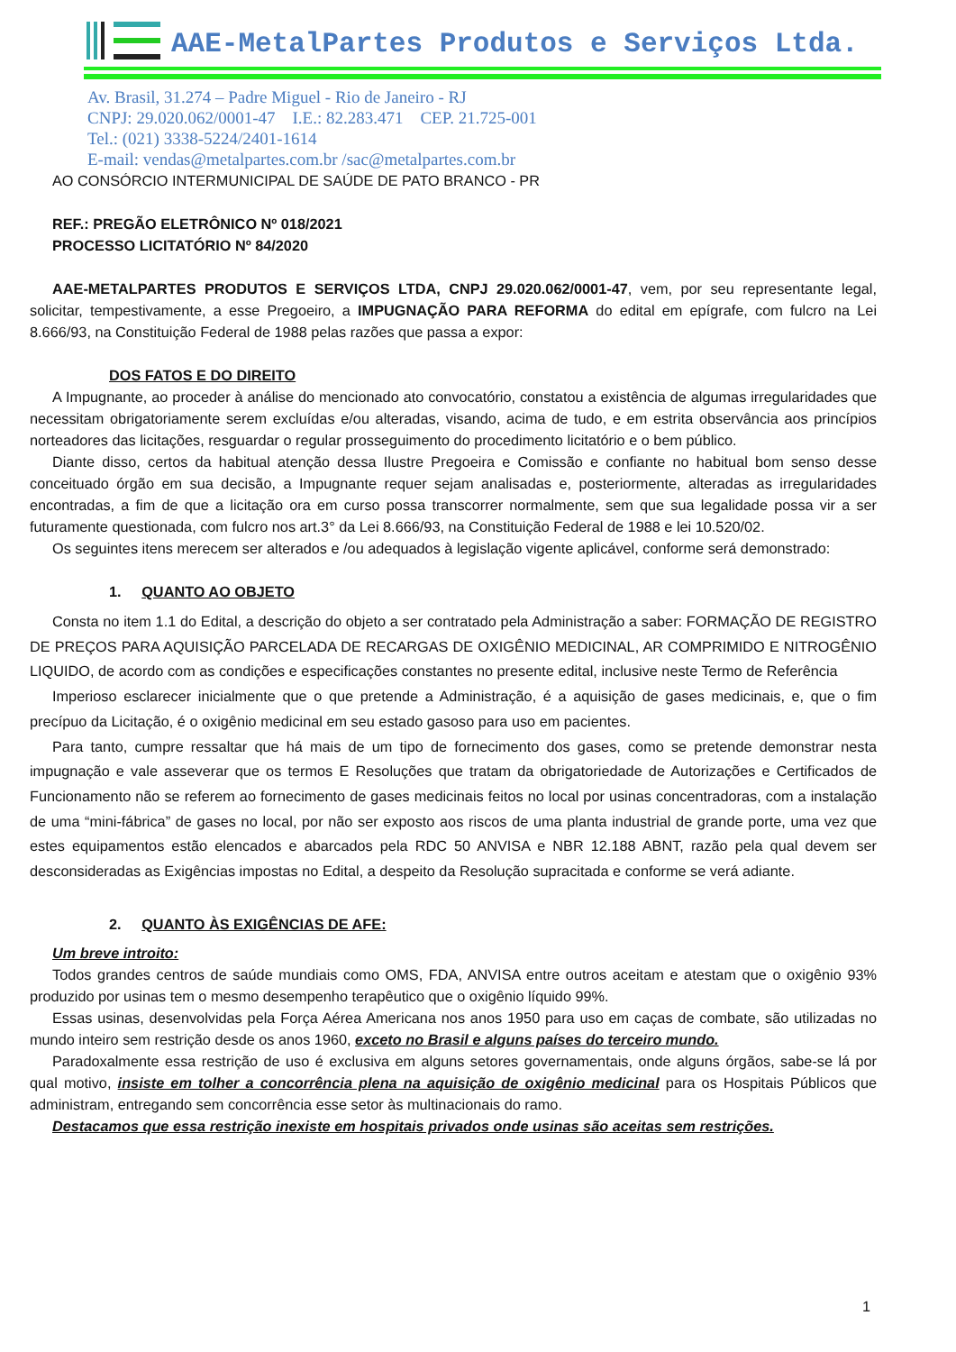AAE-MetalPartes Produtos e Serviços Ltda.
Av. Brasil, 31.274 – Padre Miguel - Rio de Janeiro - RJ
CNPJ: 29.020.062/0001-47 I.E.: 82.283.471 CEP. 21.725-001
Tel.: (021) 3338-5224/2401-1614
E-mail: vendas@metalpartes.com.br /sac@metalpartes.com.br
AO CONSÓRCIO INTERMUNICIPAL DE SAÚDE DE PATO BRANCO - PR
REF.: PREGÃO ELETRÔNICO Nº 018/2021
PROCESSO LICITATÓRIO Nº 84/2020
AAE-METALPARTES PRODUTOS E SERVIÇOS LTDA, CNPJ 29.020.062/0001-47, vem, por seu representante legal, solicitar, tempestivamente, a esse Pregoeiro, a IMPUGNAÇÃO PARA REFORMA do edital em epígrafe, com fulcro na Lei 8.666/93, na Constituição Federal de 1988 pelas razões que passa a expor:
DOS FATOS E DO DIREITO
A Impugnante, ao proceder à análise do mencionado ato convocatório, constatou a existência de algumas irregularidades que necessitam obrigatoriamente serem excluídas e/ou alteradas, visando, acima de tudo, e em estrita observância aos princípios norteadores das licitações, resguardar o regular prosseguimento do procedimento licitatório e o bem público.
Diante disso, certos da habitual atenção dessa Ilustre Pregoeira e Comissão e confiante no habitual bom senso desse conceituado órgão em sua decisão, a Impugnante requer sejam analisadas e, posteriormente, alteradas as irregularidades encontradas, a fim de que a licitação ora em curso possa transcorrer normalmente, sem que sua legalidade possa vir a ser futuramente questionada, com fulcro nos art.3° da Lei 8.666/93, na Constituição Federal de 1988 e lei 10.520/02.
Os seguintes itens merecem ser alterados e /ou adequados à legislação vigente aplicável, conforme será demonstrado:
1. QUANTO AO OBJETO
Consta no item 1.1 do Edital, a descrição do objeto a ser contratado pela Administração a saber: FORMAÇÃO DE REGISTRO DE PREÇOS PARA AQUISIÇÃO PARCELADA DE RECARGAS DE OXIGÊNIO MEDICINAL, AR COMPRIMIDO E NITROGÊNIO LIQUIDO, de acordo com as condições e especificações constantes no presente edital, inclusive neste Termo de Referência
Imperioso esclarecer inicialmente que o que pretende a Administração, é a aquisição de gases medicinais, e, que o fim precípuo da Licitação, é o oxigênio medicinal em seu estado gasoso para uso em pacientes.
Para tanto, cumpre ressaltar que há mais de um tipo de fornecimento dos gases, como se pretende demonstrar nesta impugnação e vale asseverar que os termos E Resoluções que tratam da obrigatoriedade de Autorizações e Certificados de Funcionamento não se referem ao fornecimento de gases medicinais feitos no local por usinas concentradoras, com a instalação de uma “mini-fábrica” de gases no local, por não ser exposto aos riscos de uma planta industrial de grande porte, uma vez que estes equipamentos estão elencados e abarcados pela RDC 50 ANVISA e NBR 12.188 ABNT, razão pela qual devem ser desconsideradas as Exigências impostas no Edital, a despeito da Resolução supracitada e conforme se verá adiante.
2. QUANTO ÀS EXIGÊNCIAS DE AFE:
Um breve introito:
Todos grandes centros de saúde mundiais como OMS, FDA, ANVISA entre outros aceitam e atestam que o oxigênio 93% produzido por usinas tem o mesmo desempenho terapêutico que o oxigênio líquido 99%.
Essas usinas, desenvolvidas pela Força Aérea Americana nos anos 1950 para uso em caças de combate, são utilizadas no mundo inteiro sem restrição desde os anos 1960, exceto no Brasil e alguns países do terceiro mundo.
Paradoxalmente essa restrição de uso é exclusiva em alguns setores governamentais, onde alguns órgãos, sabe-se lá por qual motivo, insiste em tolher a concorrência plena na aquisição de oxigênio medicinal para os Hospitais Públicos que administram, entregando sem concorrência esse setor às multinacionais do ramo.
Destacamos que essa restrição inexiste em hospitais privados onde usinas são aceitas sem restrições.
1